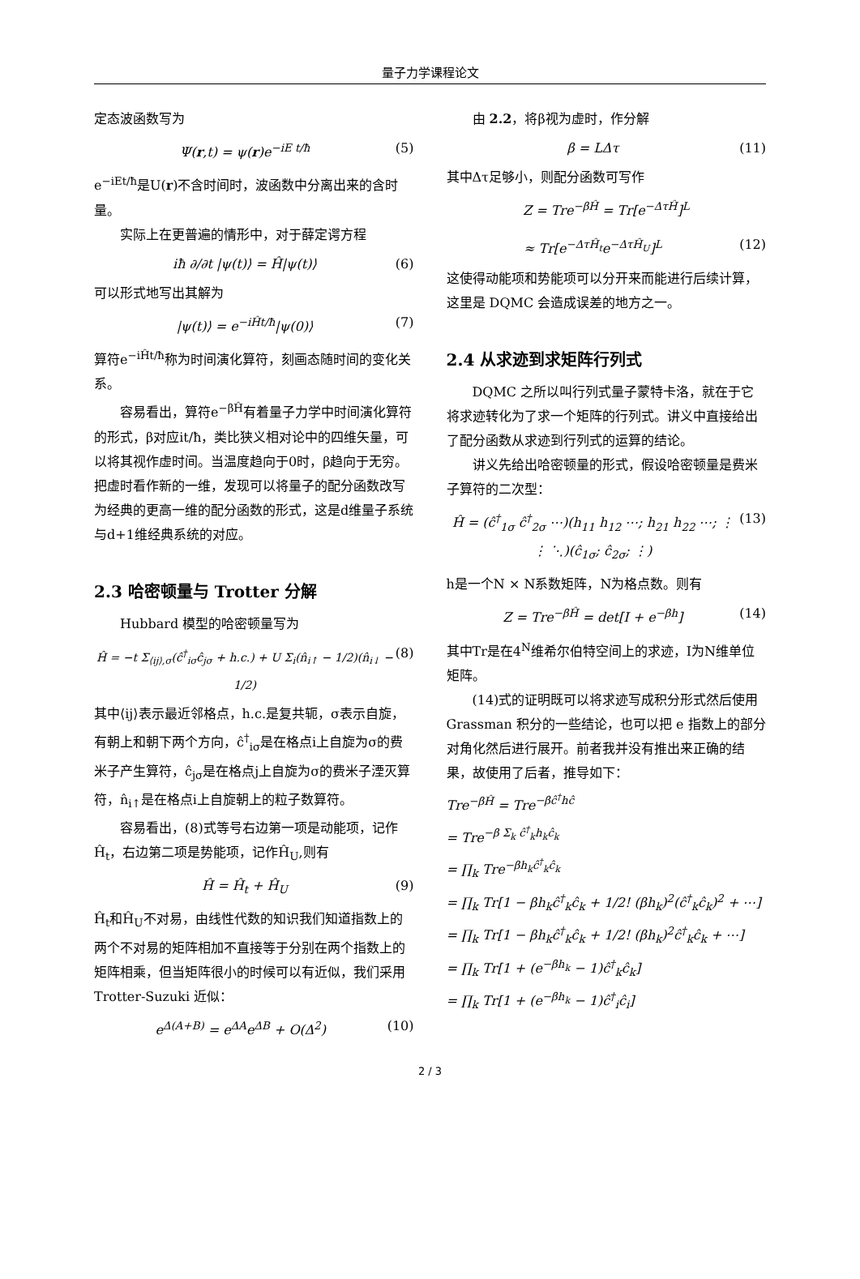量子力学课程论文
定态波函数写为
Ψ(r,t) = ψ(r)e<sup>−iE t/ħ</sup> (5)
e<sup>−iEt/ħ</sup>是U(r)不含时间时，波函数中分离出来的含时量。
实际上在更普遍的情形中，对于薛定谔方程
iħ ∂/∂t |ψ(t)⟩ = Ĥ|ψ(t)⟩ (6)
可以形式地写出其解为
|ψ(t)⟩ = e<sup>−iĤt/ħ</sup>|ψ(0)⟩ (7)
算符e<sup>−iĤt/ħ</sup>称为时间演化算符，刻画态随时间的变化关系。
容易看出，算符e<sup>−βĤ</sup>有着量子力学中时间演化算符的形式，β对应it/ħ，类比狭义相对论中的四维矢量，可以将其视作虚时间。当温度趋向于0时，β趋向于无穷。把虚时看作新的一维，发现可以将量子的配分函数改写为经典的更高一维的配分函数的形式，这是d维量子系统与d+1维经典系统的对应。
2.3 哈密顿量与 Trotter 分解
Hubbard 模型的哈密顿量写为
Ĥ = −t Σ<sub>⟨ij⟩,σ</sub>(ĉ<sup>†</sup><sub>iσ</sub>ĉ<sub>jσ</sub> + h.c.) + U Σ<sub>i</sub>(n̂<sub>i↑</sub> − 1/2)(n̂<sub>i↓</sub> − 1/2) (8)
其中⟨ij⟩表示最近邻格点，h.c.是复共轭，σ表示自旋，有朝上和朝下两个方向，ĉ<sup>†</sup><sub>iσ</sub>是在格点i上自旋为σ的费米子产生算符，ĉ<sub>jσ</sub>是在格点j上自旋为σ的费米子湮灭算符，n̂<sub>i↑</sub>是在格点i上自旋朝上的粒子数算符。
容易看出，(8)式等号右边第一项是动能项，记作Ĥ<sub>t</sub>，右边第二项是势能项，记作Ĥ<sub>U</sub>,则有
Ĥ = Ĥ<sub>t</sub> + Ĥ<sub>U</sub> (9)
Ĥ<sub>t</sub>和Ĥ<sub>U</sub>不对易，由线性代数的知识我们知道指数上的两个不对易的矩阵相加不直接等于分别在两个指数上的矩阵相乘，但当矩阵很小的时候可以有近似，我们采用 Trotter-Suzuki 近似：
e<sup>Δ(A+B)</sup> = e<sup>ΔA</sup>e<sup>ΔB</sup> + O(Δ<sup>2</sup>) (10)
由 2.2，将β视为虚时，作分解
β = LΔτ (11)
其中Δτ足够小，则配分函数可写作
Z = Tre<sup>−βĤ</sup> = Tr[e<sup>−ΔτĤ</sup>]<sup>L</sup>
≈ Tr[e<sup>−ΔτĤ<sub>t</sub></sup>e<sup>−ΔτĤ<sub>U</sub></sup>]<sup>L</sup> (12)
这使得动能项和势能项可以分开来而能进行后续计算，这里是 DQMC 会造成误差的地方之一。
2.4 从求迹到求矩阵行列式
DQMC 之所以叫行列式量子蒙特卡洛，就在于它将求迹转化为了求一个矩阵的行列式。讲义中直接给出了配分函数从求迹到行列式的运算的结论。
讲义先给出哈密顿量的形式，假设哈密顿量是费米子算符的二次型：
Ĥ = (ĉ<sup>†</sup><sub>1σ</sub> ĉ<sup>†</sup><sub>2σ</sub> ⋯)(h<sub>11</sub> h<sub>12</sub> ⋯; h<sub>21</sub> h<sub>22</sub> ⋯; ⋮ ⋮ ⋱)(ĉ<sub>1σ</sub>; ĉ<sub>2σ</sub>; ⋮) (13)
h是一个N × N系数矩阵，N为格点数。则有
Z = Tre<sup>−βĤ</sup> = det[I + e<sup>−βh</sup>] (14)
其中Tr是在4<sup>N</sup>维希尔伯特空间上的求迹，I为N维单位矩阵。
(14)式的证明既可以将求迹写成积分形式然后使用 Grassman 积分的一些结论，也可以把 e 指数上的部分对角化然后进行展开。前者我并没有推出来正确的结果，故使用了后者，推导如下：
Tre<sup>−βĤ</sup> = Tre<sup>−βĉ<sup>†</sup>hĉ</sup>
= Tre<sup>−β Σ<sub>k</sub> ĉ<sup>†</sup><sub>k</sub>h<sub>k</sub>ĉ<sub>k</sub></sup>
= ∏<sub>k</sub> Tre<sup>−βh<sub>k</sub>ĉ<sup>†</sup><sub>k</sub>ĉ<sub>k</sub></sup>
= ∏<sub>k</sub> Tr[1 − βh<sub>k</sub>ĉ<sup>†</sup><sub>k</sub>ĉ<sub>k</sub> + 1/2! (βh<sub>k</sub>)<sup>2</sup>(ĉ<sup>†</sup><sub>k</sub>ĉ<sub>k</sub>)<sup>2</sup> + ⋯]
= ∏<sub>k</sub> Tr[1 − βh<sub>k</sub>ĉ<sup>†</sup><sub>k</sub>ĉ<sub>k</sub> + 1/2! (βh<sub>k</sub>)<sup>2</sup>ĉ<sup>†</sup><sub>k</sub>ĉ<sub>k</sub> + ⋯]
= ∏<sub>k</sub> Tr[1 + (e<sup>−βh<sub>k</sub></sup> − 1)ĉ<sup>†</sup><sub>k</sub>ĉ<sub>k</sub>]
= ∏<sub>k</sub> Tr[1 + (e<sup>−βh<sub>k</sub></sup> − 1)ĉ<sup>†</sup><sub>i</sub>ĉ<sub>i</sub>]
2 / 3